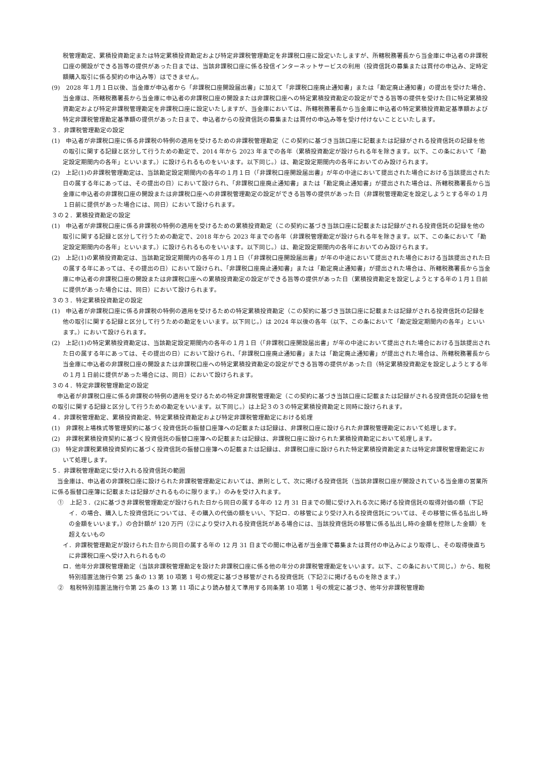税管理勘定、累積投資勘定または特定累積投資勘定および特定非課税管理勘定を非課税口座に設定いたしますが、所轄税務署長から当金庫に申込者の非課税口座の開設ができる旨等の提供があった日までは、当該非課税口座に係る投信インターネットサービスの利用（投資信託の募集または買付の申込み、定時定額購入取引に係る契約の申込み等）はできません。
(9)　2028 年１月１日以後、当金庫が申込者から「非課税口座開設届出書」に加えて「非課税口座廃止通知書」または「勘定廃止通知書」の提出を受けた場合、当金庫は、所轄税務署長から当金庫に申込者の非課税口座の開設または非課税口座への特定累積投資勘定の設定ができる旨等の提供を受けた日に特定累積投資勘定および特定非課税管理勘定を非課税口座に設定いたしますが、当金庫においては、所轄税務署長から当金庫に申込者の特定累積投資勘定基準額および特定非課税管理勘定基準額の提供があった日まで、申込者からの投資信託の募集または買付の申込み等を受け付けないことといたします。
３．非課税管理勘定の設定
(1)　申込者が非課税口座に係る非課税の特例の適用を受けるための非課税管理勘定（この契約に基づき当該口座に記載または記録がされる投資信託の記録を他の取引に関する記録と区分して行うための勘定で、2014 年から 2023 年までの各年（累積投資勘定が設けられる年を除きます。以下、この条において「勘定設定期間内の各年」といいます。）に設けられるものをいいます。以下同じ。）は、勘定設定期間内の各年においてのみ設けられます。
(2)　上記(1)の非課税管理勘定は、当該勘定設定期間内の各年の１月１日（「非課税口座開設届出書」が年の中途において提出された場合における当該提出された日の属する年にあっては、その提出の日）において設けられ、「非課税口座廃止通知書」または「勘定廃止通知書」が提出された場合は、所轄税務署長から当金庫に申込者の非課税口座の開設または非課税口座への非課税管理勘定の設定ができる旨等の提供があった日（非課税管理勘定を設定しようとする年の１月１日前に提供があった場合には、同日）において設けられます。
３の２．累積投資勘定の設定
(1)　申込者が非課税口座に係る非課税の特例の適用を受けるための累積投資勘定（この契約に基づき当該口座に記載または記録がされる投資信託の記録を他の取引に関する記録と区分して行うための勘定で、2018 年から 2023 年までの各年（非課税管理勘定が設けられる年を除きます。以下、この条において「勘定設定期間内の各年」といいます。）に設けられるものをいいます。以下同じ。）は、勘定設定期間内の各年においてのみ設けられます。
(2)　上記(1)の累積投資勘定は、当該勘定設定期間内の各年の１月１日（「非課税口座開設届出書」が年の中途において提出された場合における当該提出された日の属する年にあっては、その提出の日）において設けられ、「非課税口座廃止通知書」または「勘定廃止通知書」が提出された場合は、所轄税務署長から当金庫に申込者の非課税口座の開設または非課税口座への累積投資勘定の設定ができる旨等の提供があった日（累積投資勘定を設定しようとする年の１月１日前に提供があった場合には、同日）において設けられます。
３の３．特定累積投資勘定の設定
(1)　申込者が非課税口座に係る非課税の特例の適用を受けるための特定累積投資勘定（この契約に基づき当該口座に記載または記録がされる投資信託の記録を他の取引に関する記録と区分して行うための勘定をいいます。以下同じ。）は 2024 年以後の各年（以下、この条において「勘定設定期間内の各年」といいます。）において設けられます。
(2)　上記(1)の特定累積投資勘定は、当該勘定設定期間内の各年の１月１日（「非課税口座開設届出書」が年の中途において提出された場合における当該提出された日の属する年にあっては、その提出の日）において設けられ、「非課税口座廃止通知書」または「勘定廃止通知書」が提出された場合は、所轄税務署長から当金庫に申込者の非課税口座の開設または非課税口座への特定累積投資勘定の設定ができる旨等の提供があった日（特定累積投資勘定を設定しようとする年の１月１日前に提供があった場合には、同日）において設けられます。
３の４．特定非課税管理勘定の設定
申込者が非課税口座に係る非課税の特例の適用を受けるための特定非課税管理勘定（この契約に基づき当該口座に記載または記録がされる投資信託の記録を他の取引に関する記録と区分して行うための勘定をいいます。以下同じ。）は上記３の３の特定累積投資勘定と同時に設けられます。
４．非課税管理勘定、累積投資勘定、特定累積投資勘定および特定非課税管理勘定における処理
(1)　非課税上場株式等管理契約に基づく投資信託の振替口座簿への記載または記録は、非課税口座に設けられた非課税管理勘定において処理します。
(2)　非課税累積投資契約に基づく投資信託の振替口座簿への記載または記録は、非課税口座に設けられた累積投資勘定において処理します。
(3)　特定非課税累積投資契約に基づく投資信託の振替口座簿への記載または記録は、非課税口座に設けられた特定累積投資勘定または特定非課税管理勘定において処理します。
５．非課税管理勘定に受け入れる投資信託の範囲
当金庫は、申込者の非課税口座に設けられた非課税管理勘定においては、原則として、次に掲げる投資信託（当該非課税口座が開設されている当金庫の営業所に係る振替口座簿に記載または記録がされるものに限ります。）のみを受け入れます。
①　上記３．(2)に基づき非課税管理勘定が設けられた日から同日の属する年の 12 月 31 日までの間に受け入れる次に掲げる投資信託の取得対価の額（下記イ．の場合、購入した投資信託については、その購入の代価の額をいい、下記ロ．の移管により受け入れる投資信託については、その移管に係る払出し時の金額をいいます。）の合計額が 120 万円（②により受け入れる投資信託がある場合には、当該投資信託の移管に係る払出し時の金額を控除した金額）を超えないもの
イ．非課税管理勘定が設けられた日から同日の属する年の 12 月 31 日までの間に申込者が当金庫で募集または買付の申込みにより取得し、その取得後直ちに非課税口座へ受け入れられるもの
ロ．他年分非課税管理勘定（当該非課税管理勘定を設けた非課税口座に係る他の年分の非課税管理勘定をいいます。以下、この条において同じ。）から、租税特別措置法施行令第 25 条の 13 第 10 項第 1 号の規定に基づき移管がされる投資信託（下記②に掲げるものを除きます。）
②　租税特別措置法施行令第 25 条の 13 第 11 項により読み替えて準用する同条第 10 項第 1 号の規定に基づき、他年分非課税管理勘